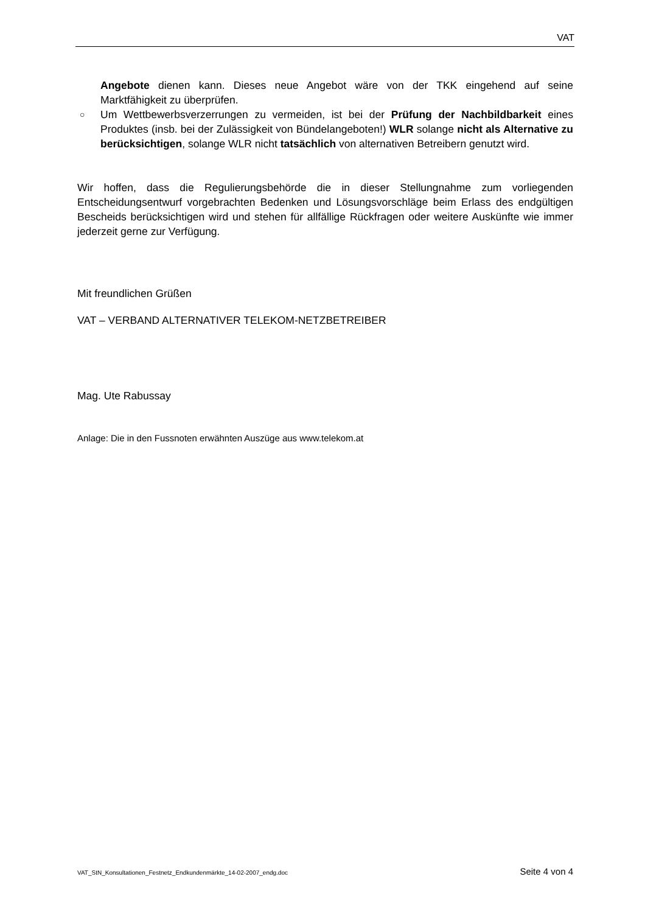VAT
Angebote dienen kann. Dieses neue Angebot wäre von der TKK eingehend auf seine Marktfähigkeit zu überprüfen.
○ Um Wettbewerbsverzerrungen zu vermeiden, ist bei der Prüfung der Nachbildbarkeit eines Produktes (insb. bei der Zulässigkeit von Bündelangeboten!) WLR solange nicht als Alternative zu berücksichtigen, solange WLR nicht tatsächlich von alternativen Betreibern genutzt wird.
Wir hoffen, dass die Regulierungsbehörde die in dieser Stellungnahme zum vorliegenden Entscheidungsentwurf vorgebrachten Bedenken und Lösungsvorschläge beim Erlass des endgültigen Bescheids berücksichtigen wird und stehen für allfällige Rückfragen oder weitere Auskünfte wie immer jederzeit gerne zur Verfügung.
Mit freundlichen Grüßen
VAT – VERBAND ALTERNATIVER TELEKOM-NETZBETREIBER
Mag. Ute Rabussay
Anlage: Die in den Fussnoten erwähnten Auszüge aus www.telekom.at
VAT_StN_Konsultationen_Festnetz_Endkundenmärkte_14-02-2007_endg.doc Seite 4 von 4